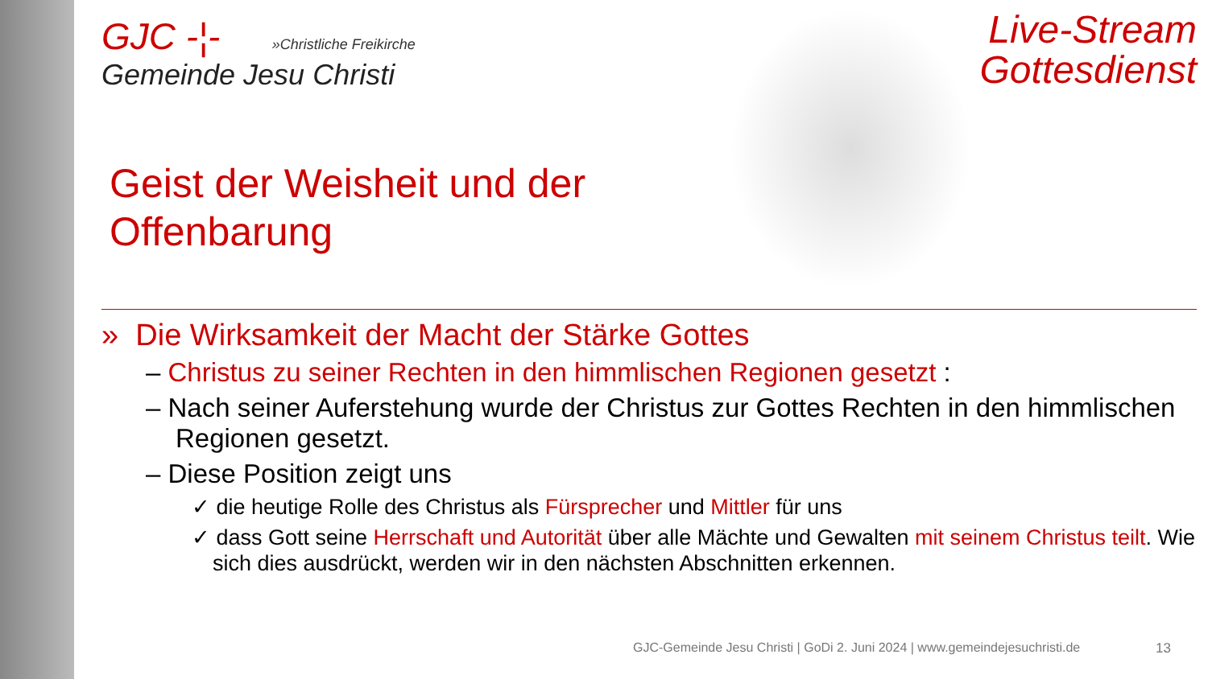GJC -¦- »Christliche Freikirche
Gemeinde Jesu Christi
Live-Stream
Gottesdienst
Geist der Weisheit und der
Offenbarung
» Die Wirksamkeit der Macht der Stärke Gottes
– Christus zu seiner Rechten in den himmlischen Regionen gesetzt :
– Nach seiner Auferstehung wurde der Christus zur Gottes Rechten in den himmlischen Regionen gesetzt.
– Diese Position zeigt uns
✓ die heutige Rolle des Christus als Fürsprecher und Mittler für uns
✓ dass Gott seine Herrschaft und Autorität über alle Mächte und Gewalten mit seinem Christus teilt. Wie sich dies ausdrückt, werden wir in den nächsten Abschnitten erkennen.
GJC-Gemeinde Jesu Christi | GoDi 2. Juni 2024 | www.gemeindejesuchristi.de
13